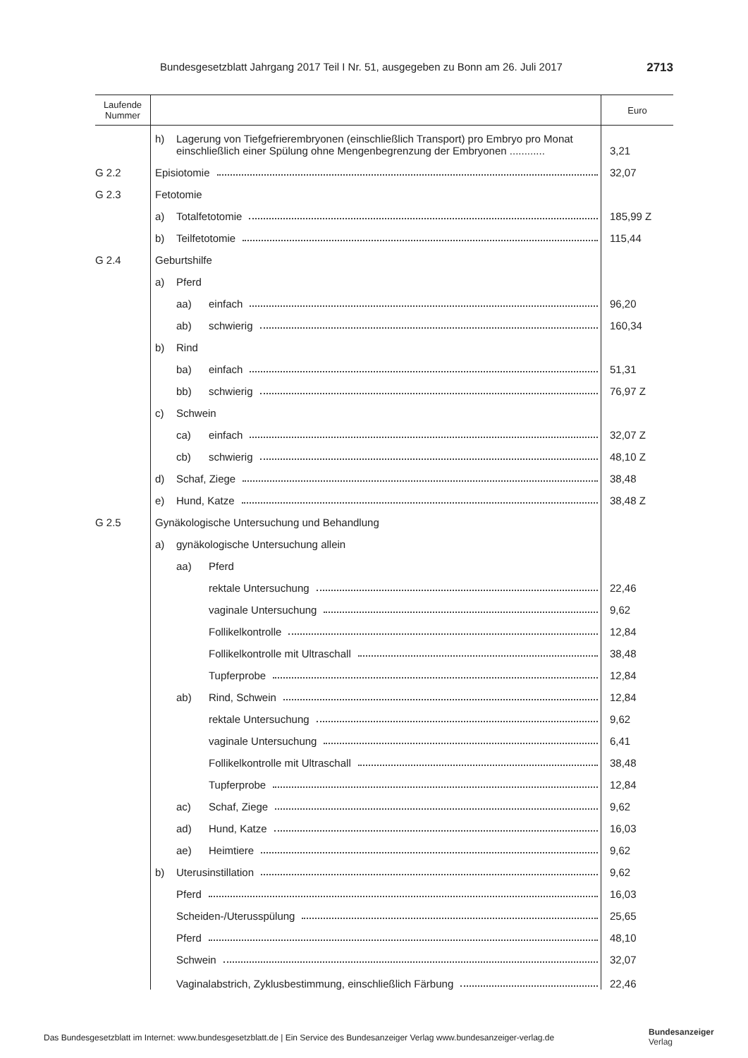Bundesgesetzblatt Jahrgang 2017 Teil I Nr. 51, ausgegeben zu Bonn am 26. Juli 2017 2713
| Laufende Nummer | | Euro |
| --- | --- | --- |
| | h) Lagerung von Tiefgefrierembryonen (einschließlich Transport) pro Embryo pro Monat einschließlich einer Spülung ohne Mengenbegrenzung der Embryonen ............ | 3,21 |
| G 2.2 | Episiotomie | 32,07 |
| G 2.3 | Fetotomie | |
| | a) Totalfetotomie | 185,99 Z |
| | b) Teilfetotomie | 115,44 |
| G 2.4 | Geburtshilfe | |
| | a) Pferd | |
| | aa) einfach | 96,20 |
| | ab) schwierig | 160,34 |
| | b) Rind | |
| | ba) einfach | 51,31 |
| | bb) schwierig | 76,97 Z |
| | c) Schwein | |
| | ca) einfach | 32,07 Z |
| | cb) schwierig | 48,10 Z |
| | d) Schaf, Ziege | 38,48 |
| | e) Hund, Katze | 38,48 Z |
| G 2.5 | Gynäkologische Untersuchung und Behandlung | |
| | a) gynäkologische Untersuchung allein | |
| | aa) Pferd | |
| | rektale Untersuchung | 22,46 |
| | vaginale Untersuchung | 9,62 |
| | Follikelkontrolle | 12,84 |
| | Follikelkontrolle mit Ultraschall | 38,48 |
| | Tupferprobe | 12,84 |
| | ab) Rind, Schwein | 12,84 |
| | rektale Untersuchung | 9,62 |
| | vaginale Untersuchung | 6,41 |
| | Follikelkontrolle mit Ultraschall | 38,48 |
| | Tupferprobe | 12,84 |
| | ac) Schaf, Ziege | 9,62 |
| | ad) Hund, Katze | 16,03 |
| | ae) Heimtiere | 9,62 |
| | b) Uterusinstillation | 9,62 |
| | Pferd | 16,03 |
| | Scheiden-/Uterusspülung | 25,65 |
| | Pferd | 48,10 |
| | Schwein | 32,07 |
| | Vaginalabstrich, Zyklusbestimmung, einschließlich Färbung | 22,46 |
Das Bundesgesetzblatt im Internet: www.bundesgesetzblatt.de | Ein Service des Bundesanzeiger Verlag www.bundesanzeiger-verlag.de
Bundesanzeiger
Verlag